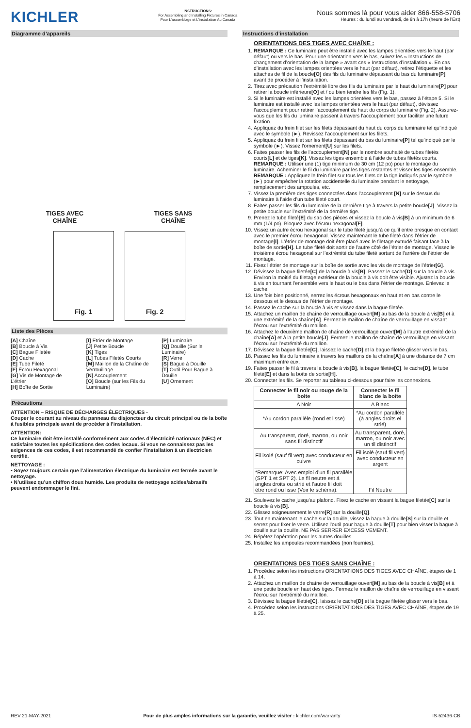KICHLER
INSTRUCTIONS:
For Assembling and Installing Fixtures in Canada
Pour L’assemblage et L’installation Au Canada
Nous sommes là pour vous aider 866-558-5706
Heures : du lundi au vendredi, de 9h à 17h (heure de l’Est)
Diagramme d’appareils
TIGES AVEC
CHAÎNE
TIGES SANS
CHAÎNE
Fig. 1 Fig. 2
Liste des Pièces
[A] Chaîne
[B] Boucle à Vis
[C] Bague Filetée
[D] Cache
[E] Tube Fileté
[F] Écrou Hexagonal
[G] Vis de Montage de L’étrier
[H] Boîte de Sortie
[I] Étrier de Montage
[J] Petite Boucle
[K] Tiges
[L] Tubes Filetés Courts
[M] Maillon de la Chaîne de Verrouillage
[N] Accouplement
[O] Boucle (sur les Fils du Luminaire)
[P] Luminaire
[Q] Douille (Sur le Luminaire)
[R] Verre
[S] Bague à Douille
[T] Outil Pour Bague à Douille
[U] Ornement
Précautions
ATTENTION – RISQUE DE DÉCHARGES ÉLECTRIQUES -
Couper le courant au niveau du panneau du disjoncteur du circuit principal ou de la boîte à fusibles principale avant de procéder à l’installation.
ATTENTION:
Ce luminaire doit être installé conformément aux codes d’électricité nationaux (NEC) et satisfaire toutes les spécifications des codes locaux. Si vous ne connaissez pas les exigences de ces codes, il est recommandé de confier l’installation à un électricien certifié.
NETTOYAGE :
• Soyez toujours certain que l’alimentation électrique du luminaire est fermée avant le nettoyage.
• N’utilisez qu’un chiffon doux humide. Les produits de nettoyage acides/abrasifs peuvent endommager le fini.
Instructions d’installation
ORIENTATIONS DES TIGES AVEC CHAÎNE :
1. REMARQUE : Ce luminaire peut être installé avec les lampes orientées vers le haut (par défaut) ou vers le bas. Pour une orientation vers le bas, suivez les « Instructions de changement d’orientation de la lampe » avant ces « Instructions d’installation ». En cas d’installation avec les lampes orientées vers le haut (par défaut), retirez l’étiquette et les attaches de fil de la boucle[O] des fils du luminaire dépassant du bas du luminaire[P] avant de procéder à l’installation.
2. Tirez avec précaution l’extrémité libre des fils du luminaire par le haut du luminaire[P] pour retirer la boucle inférieure[O] et / ou bien tendre les fils (Fig. 1).
3. Si le luminaire est installé avec les lampes orientées vers le bas, passez à l’étape 5. Si le luminaire est installé avec les lampes orientées vers le haut (par défaut), dévissez l’accouplement pour retirer l’accouplement du haut du corps du luminaire (Fig. 2). Assurez-vous que les fils du luminaire passent à travers l’accouplement pour faciliter une future fixation.
4. Appliquez du frein filet sur les filets dépassant du haut du corps du luminaire tel qu’indiqué avec le symbole (►). Revissez l’accouplement sur les filets.
5. Appliquez du frein filet sur les filets dépassant du bas du luminaire[P] tel qu’indiqué par le symbole (►). Vissez l’ornement[U] sur les filets.
6. Faites passer les fils de l’accouplement[N] par le nombre souhaité de tubes filetés courts[L] et de tiges[K]. Vissez les tiges ensemble à l’aide de tubes filetés courts. REMARQUE : Utiliser une (1) tige minimum de 30 cm (12 po) pour le montage du luminaire. Acheminer le fil du luminaire par les tiges restantes et visser les tiges ensemble.
REMARQUE : Appliquez le frein filet sur tous les filets de la tige indiqués par le symbole (►) pour empêcher la rotation accidentelle du luminaire pendant le nettoyage, remplacement des ampoules, etc.
7. Vissez la première des tiges connectées dans l’accouplement [N] sur le dessus du luminaire à l’aide d’un tube fileté court.
8. Faites passer les fils du luminaire de la dernière tige à travers la petite boucle[J]. Vissez la petite boucle sur l’extrémité de la dernière tige.
9. Prenez le tube fileté[E] du sac des pièces et vissez la boucle à vis[B] à un minimum de 6 mm (1/4 po). Bloquez avec l’écrou hexagonal[F].
10. Vissez un autre écrou hexagonal sur le tube fileté jusqu’à ce qu’il entre presque en contact avec le premier écrou hexagonal. Vissez maintenant le tube fileté dans l’étrier de montage[I]. L’étrier de montage doit être placé avec le filetage extrudé faisant face à la boîte de sortie[H]. Le tube fileté doit sortir de l’autre côté de l’étrier de montage. Vissez le troisième écrou hexagonal sur l’extrémité du tube fileté sortant de l’arrière de l’étrier de montage.
11. Fixez l’étrier de montage sur la boîte de sortie avec les vis de montage de l’étrier[G].
12. Dévissez la bague filetée[C] de la boucle à vis[B]. Passez le cache[D] sur la boucle à vis. Environ la moitié du filetage extérieur de la boucle à vis doit être visible. Ajustez la boucle à vis en tournant l’ensemble vers le haut ou le bas dans l’étrier de montage. Enlevez le cache.
13. Une fois bien positionné, serrez les écrous hexagonaux en haut et en bas contre le dessous et le dessus de l’étrier de montage.
14. Passez le cache sur la boucle à vis et vissez dans la bague filetée.
15. Attachez un maillon de chaîne de verrouillage ouvert[M] au bas de la boucle à vis[B] et à une extrémité de la chaîne[A]. Fermez le maillon de chaîne de verrouillage en vissant l’écrou sur l’extrémité du maillon.
16. Attachez le deuxième maillon de chaîne de verrouillage ouvert[M] à l’autre extrémité de la chaîne[A] et à la petite boucle[J]. Fermez le maillon de chaîne de verrouillage en vissant l’écrou sur l’extrémité du maillon.
17. Dévissez la bague filetée[C], laissez le cache[D] et la bague filetée glisser vers le bas.
18. Passez les fils du luminaire à travers les maillons de la chaîne[A] à une distance de 7 cm maximum entre eux.
19. Faites passer le fil à travers la boucle à vis[B], la bague filetée[C], le cache[D], le tube fileté[E] et dans la boîte de sortie[H].
20. Connecter les fils. Se reporter au tableau ci-dessous pour faire les connexions.
| Connecter le fil noir ou rouge de la boite | Connecter le fil blanc de la boîte |
| --- | --- |
| A Noir | A Blanc |
| *Au cordon parallèle (rond et lisse) | *Au cordon parallèle (à angles droits el strié) |
| Au transparent, doré, marron, ou noir sans fil distinctif | Au transparent, doré, marron, ou noir avec un til distinctif |
| Fil isolé (sauf fil vert) avec conducteur en cuivre | Fil isolé (sauf fil vert) avec conducteur en argent |
| *Remarque: Avec emploi d’un fil parallèle (SPT 1 et SPT 2). Le fil neutre est á angles droits ou strié et l’autre fil doit étre rond ou lisse (Voir le schéma). | Fil Neutre |
21. Soulevez le cache jusqu’au plafond. Fixez le cache en vissant la bague filetée[C] sur la boucle à vis[B].
22. Glissez soigneusement le verre[R] sur la douille[Q].
23. Tout en maintenant le cache sur la douille, vissez la bague à douille[S] sur la douille et serrez pour fixer le verre. Utilisez l’outil pour bague à douille[T] pour bien visser la bague à douille sur la douille. NE PAS SERRER EXCESSIVEMENT.
24. Répétez l’opération pour les autres douilles.
25. Installez les ampoules recommandées (non fournies).
ORIENTATIONS DES TIGES SANS CHAÎNE :
1. Procédez selon les instructions ORIENTATIONS DES TIGES AVEC CHAÎNE, étapes de 1 à 14.
2. Attachez un maillon de chaîne de verrouillage ouvert[M] au bas de la boucle à vis[B] et à une petite boucle en haut des tiges. Fermez le maillon de chaîne de verrouillage en vissant l’écrou sur l’extrémité du maillon.
3. Dévissez la bague filetée[C], laissez le cache[D] et la bague filetée glisser vers le bas.
4. Procédez selon les instructions ORIENTATIONS DES TIGES AVEC CHAÎNE, étapes de 19 à 25.
REV 21-MAY-2021 Pour de plus amples informations sur la garantie, veuillez visiter : kichler.com/warranty IS-52436-CB